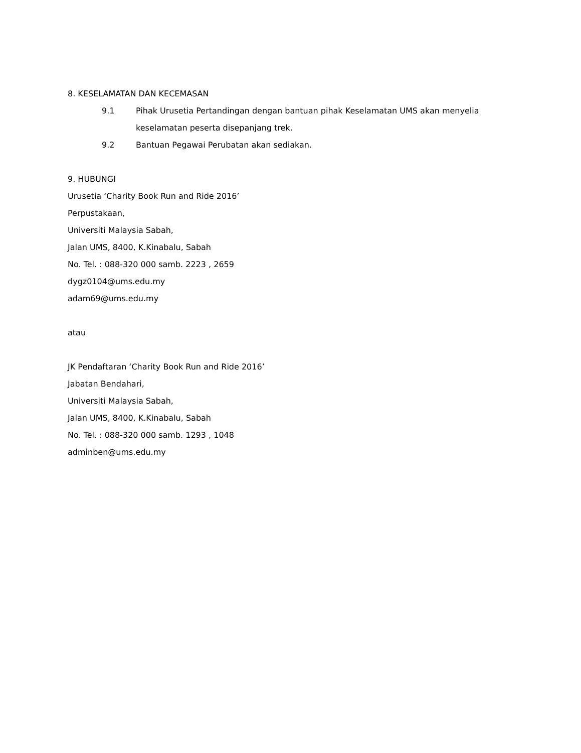8. KESELAMATAN DAN KECEMASAN
9.1 Pihak Urusetia Pertandingan dengan bantuan pihak Keselamatan UMS akan menyelia keselamatan peserta disepanjang trek.
9.2 Bantuan Pegawai Perubatan akan sediakan.
9. HUBUNGI
Urusetia ‘Charity Book Run and Ride 2016’
Perpustakaan,
Universiti Malaysia Sabah,
Jalan UMS, 8400, K.Kinabalu, Sabah
No. Tel. : 088-320 000 samb. 2223 , 2659
dygz0104@ums.edu.my
adam69@ums.edu.my
atau
JK Pendaftaran ‘Charity Book Run and Ride 2016’
Jabatan Bendahari,
Universiti Malaysia Sabah,
Jalan UMS, 8400, K.Kinabalu, Sabah
No. Tel. : 088-320 000 samb. 1293 , 1048
adminben@ums.edu.my